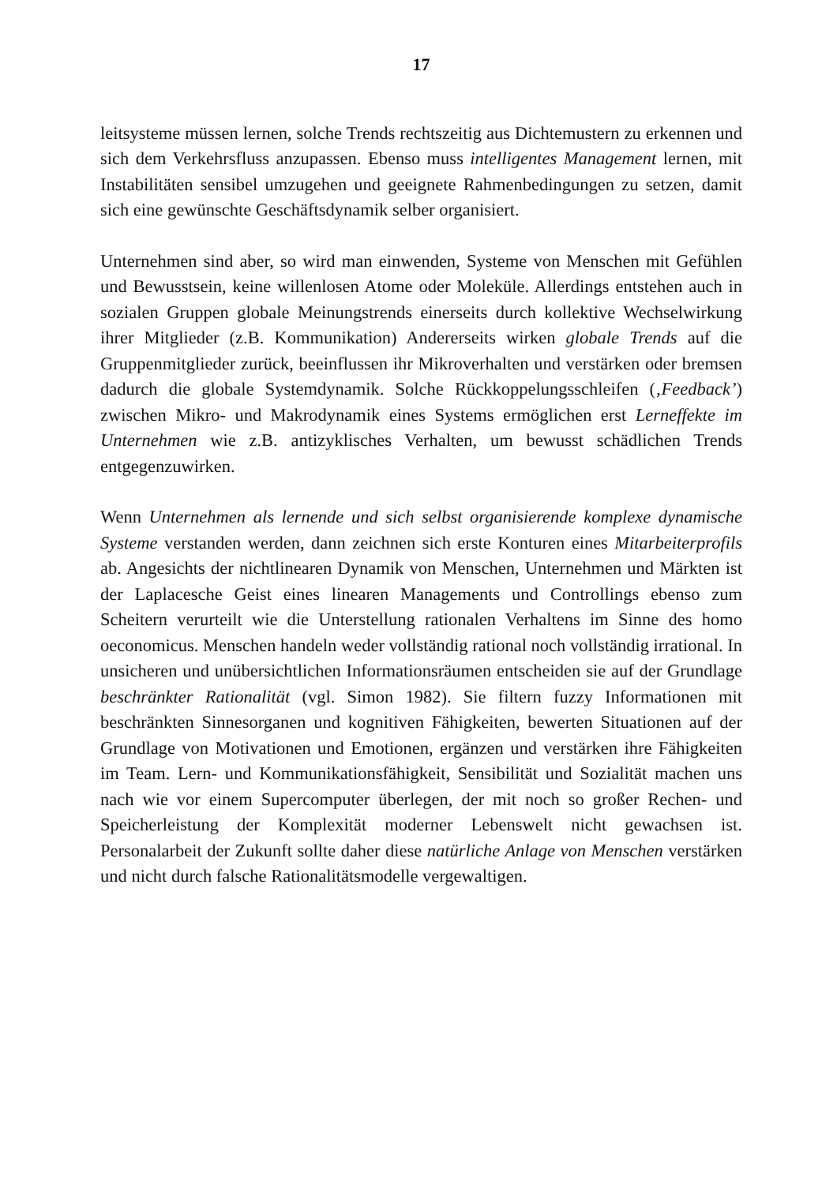17
leitsysteme müssen lernen, solche Trends rechtszeitig aus Dichtemustern zu erkennen und sich dem Verkehrsfluss anzupassen. Ebenso muss intelligentes Management lernen, mit Instabilitäten sensibel umzugehen und geeignete Rahmenbedingungen zu setzen, damit sich eine gewünschte Geschäftsdynamik selber organisiert.
Unternehmen sind aber, so wird man einwenden, Systeme von Menschen mit Gefühlen und Bewusstsein, keine willenlosen Atome oder Moleküle. Allerdings entstehen auch in sozialen Gruppen globale Meinungstrends einerseits durch kollektive Wechselwirkung ihrer Mitglieder (z.B. Kommunikation) Andererseits wirken globale Trends auf die Gruppenmitglieder zurück, beeinflussen ihr Mikroverhalten und verstärken oder bremsen dadurch die globale Systemdynamik. Solche Rückkoppelungsschleifen (‚Feedback’) zwischen Mikro- und Makrodynamik eines Systems ermöglichen erst Lerneffekte im Unternehmen wie z.B. antizyklisches Verhalten, um bewusst schädlichen Trends entgegenzuwirken.
Wenn Unternehmen als lernende und sich selbst organisierende komplexe dynamische Systeme verstanden werden, dann zeichnen sich erste Konturen eines Mitarbeiterprofils ab. Angesichts der nichtlinearen Dynamik von Menschen, Unternehmen und Märkten ist der Laplacesche Geist eines linearen Managements und Controllings ebenso zum Scheitern verurteilt wie die Unterstellung rationalen Verhaltens im Sinne des homo oeconomicus. Menschen handeln weder vollständig rational noch vollständig irrational. In unsicheren und unübersichtlichen Informationsräumen entscheiden sie auf der Grundlage beschränkter Rationalität (vgl. Simon 1982). Sie filtern fuzzy Informationen mit beschränkten Sinnesorganen und kognitiven Fähigkeiten, bewerten Situationen auf der Grundlage von Motivationen und Emotionen, ergänzen und verstärken ihre Fähigkeiten im Team. Lern- und Kommunikationsfähigkeit, Sensibilität und Sozialität machen uns nach wie vor einem Supercomputer überlegen, der mit noch so großer Rechen- und Speicherleistung der Komplexität moderner Lebenswelt nicht gewachsen ist. Personalarbeit der Zukunft sollte daher diese natürliche Anlage von Menschen verstärken und nicht durch falsche Rationalitätsmodelle vergewaltigen.